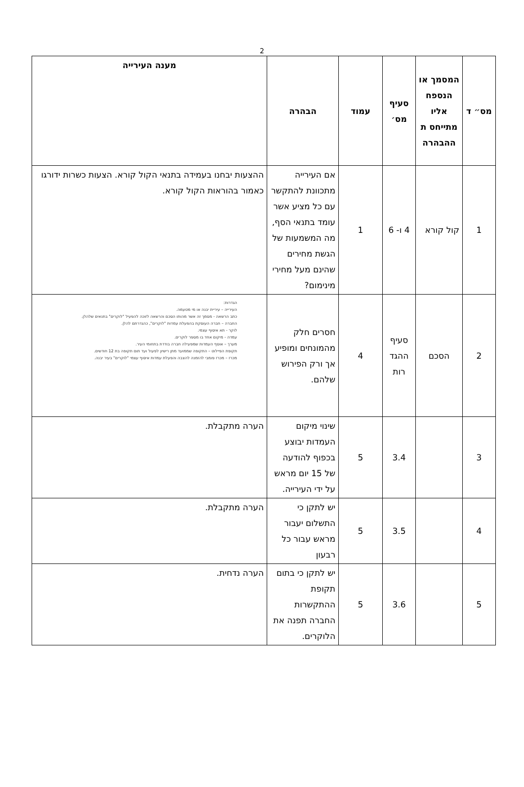2
| מס״ ד | המסמך או הנספח אליו מתייחס ת ההבהרה | סעיף מס׳ | עמוד | הבהרה | מענה העירייה |
| --- | --- | --- | --- | --- | --- |
| 1 | קול קורא | 4 ו- 6 | 1 | אם העירייה מתכוונת להתקשר עם כל מציע אשר עומד בתנאי הסף, מה המשמעות של הגשת מחירים שהינם מעל מחירי מינימום? | ההצעות יבחנו בעמידה בתנאי הקול קורא. הצעות כשרות ידורגו כאמור בהוראות הקול קורא. |
| 2 | הסכם | סעיף ההגד רות | 4 | חסרים חלק מהמונחים ומופיע אך ורק הפירוש שלהם. | הגדרות: העירייה – עיריית יבנה או מי מטעמה. כתב הרשאה - מסמך זה אשר מהותו הסכם והרשאה לזוכה להפעיל "לוקרים" בתנאים שלהלן. החברה – חברה העוסקת בהפעלת עמדות "לוקרים", כהגדרתם להלן. לוקר - תא איסוף עצמי. עמדה - מיקום אחד בו מספר לוקרים. מערך – אוסף העמדות שמפעילה חברה בודדת בתחומי העיר. תקופת הפיילוט – התקופה שממועד מתן רישיון לפעול ועד תום תקופה בת 12 חודשים. מכרז – מכרז פומבי להזמנה להצבה והפעלת עמדות איסוף עצמי "לוקרים" בעיר יבנה. |
| 3 | | 3.4 | 5 | שינוי מיקום העמדות יבוצע בכפוף להודעה של 15 יום מראש על ידי העירייה. | הערה מתקבלת. |
| 4 | | 3.5 | 5 | יש לתקן כי התשלום יעבור מראש עבור כל רבעון | הערה מתקבלת. |
| 5 | | 3.6 | 5 | יש לתקן כי בתום תקופת ההתקשרות החברה תפנה את הלוקרים. | הערה נדחית. |